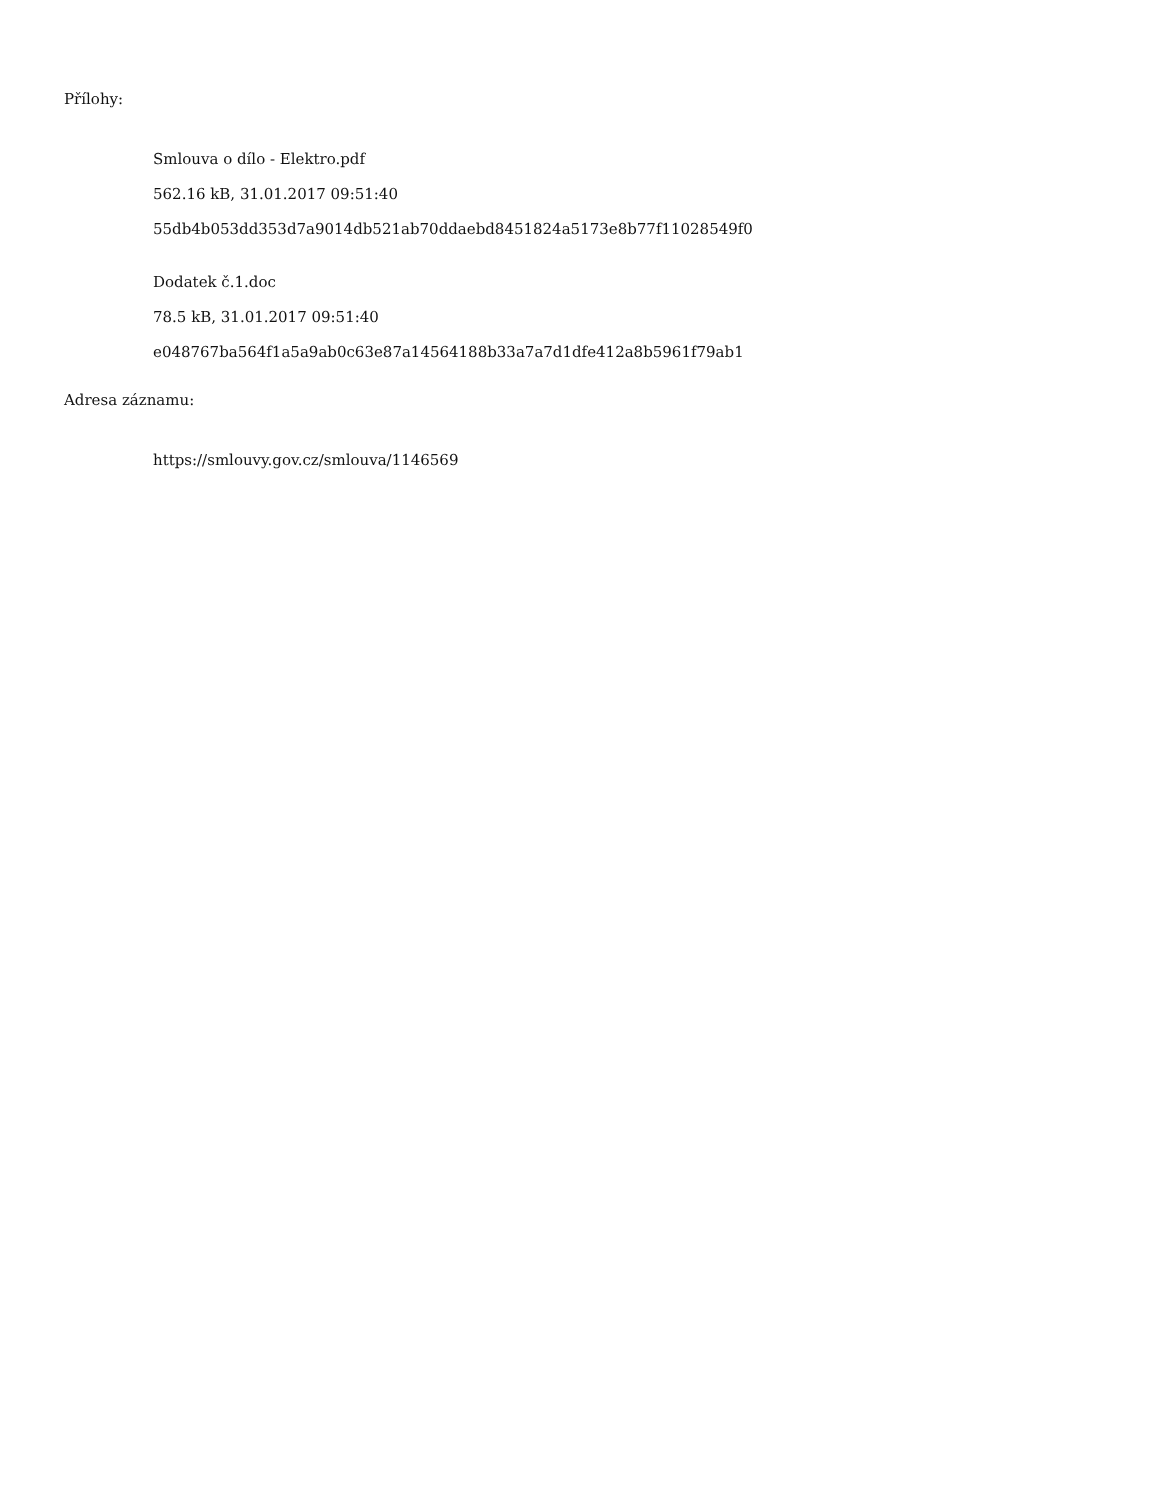Přílohy:
Smlouva o dílo - Elektro.pdf
562.16 kB, 31.01.2017 09:51:40
55db4b053dd353d7a9014db521ab70ddaebd8451824a5173e8b77f11028549f0
Dodatek č.1.doc
78.5 kB, 31.01.2017 09:51:40
e048767ba564f1a5a9ab0c63e87a14564188b33a7a7d1dfe412a8b5961f79ab1
Adresa záznamu:
https://smlouvy.gov.cz/smlouva/1146569